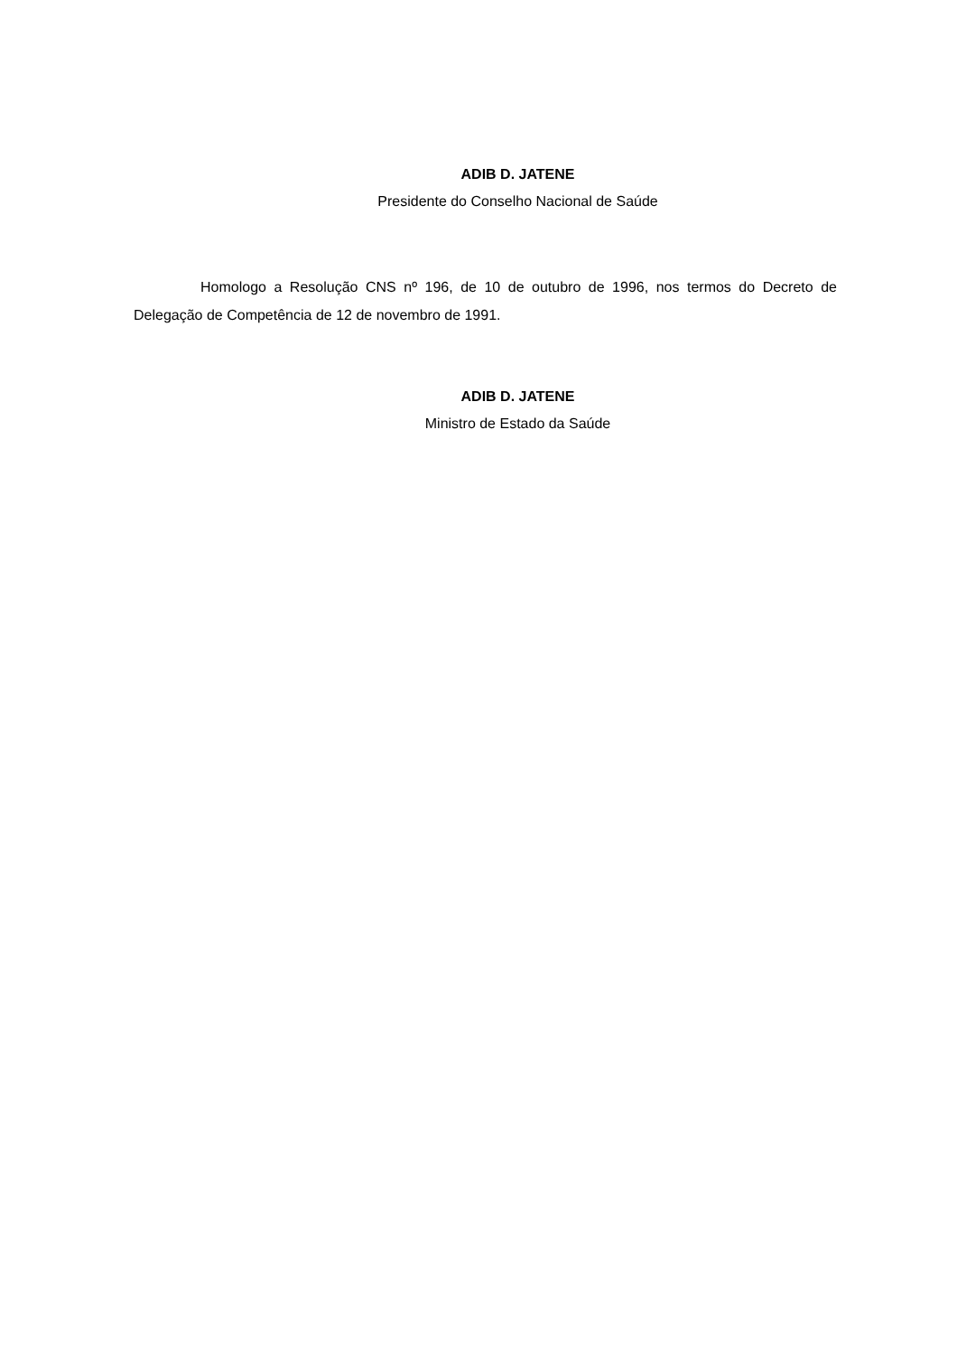ADIB D. JATENE
Presidente do Conselho Nacional de Saúde
Homologo a Resolução CNS nº 196, de 10 de outubro de 1996, nos termos do Decreto de Delegação de Competência de 12 de novembro de 1991.
ADIB D. JATENE
Ministro de Estado da Saúde